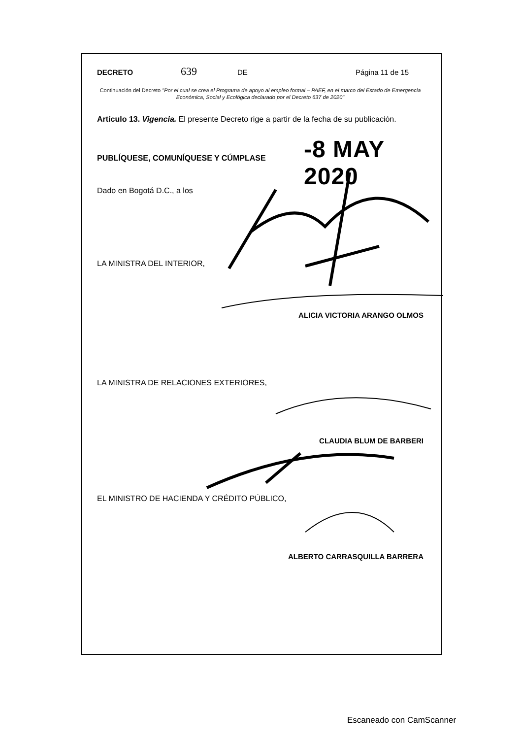DECRETO 639 DE Página 11 de 15
Continuación del Decreto "Por el cual se crea el Programa de apoyo al empleo formal – PAEF, en el marco del Estado de Emergencia Económica, Social y Ecológica declarado por el Decreto 637 de 2020"
Artículo 13. Vigencia. El presente Decreto rige a partir de la fecha de su publicación.
-8 MAY 2020
PUBLÍQUESE, COMUNÍQUESE Y CÚMPLASE
Dado en Bogotá D.C., a los
LA MINISTRA DEL INTERIOR,
ALICIA VICTORIA ARANGO OLMOS
LA MINISTRA DE RELACIONES EXTERIORES,
CLAUDIA BLUM DE BARBERI
EL MINISTRO DE HACIENDA Y CRÉDITO PÚBLICO,
ALBERTO CARRASQUILLA BARRERA
Escaneado con CamScanner